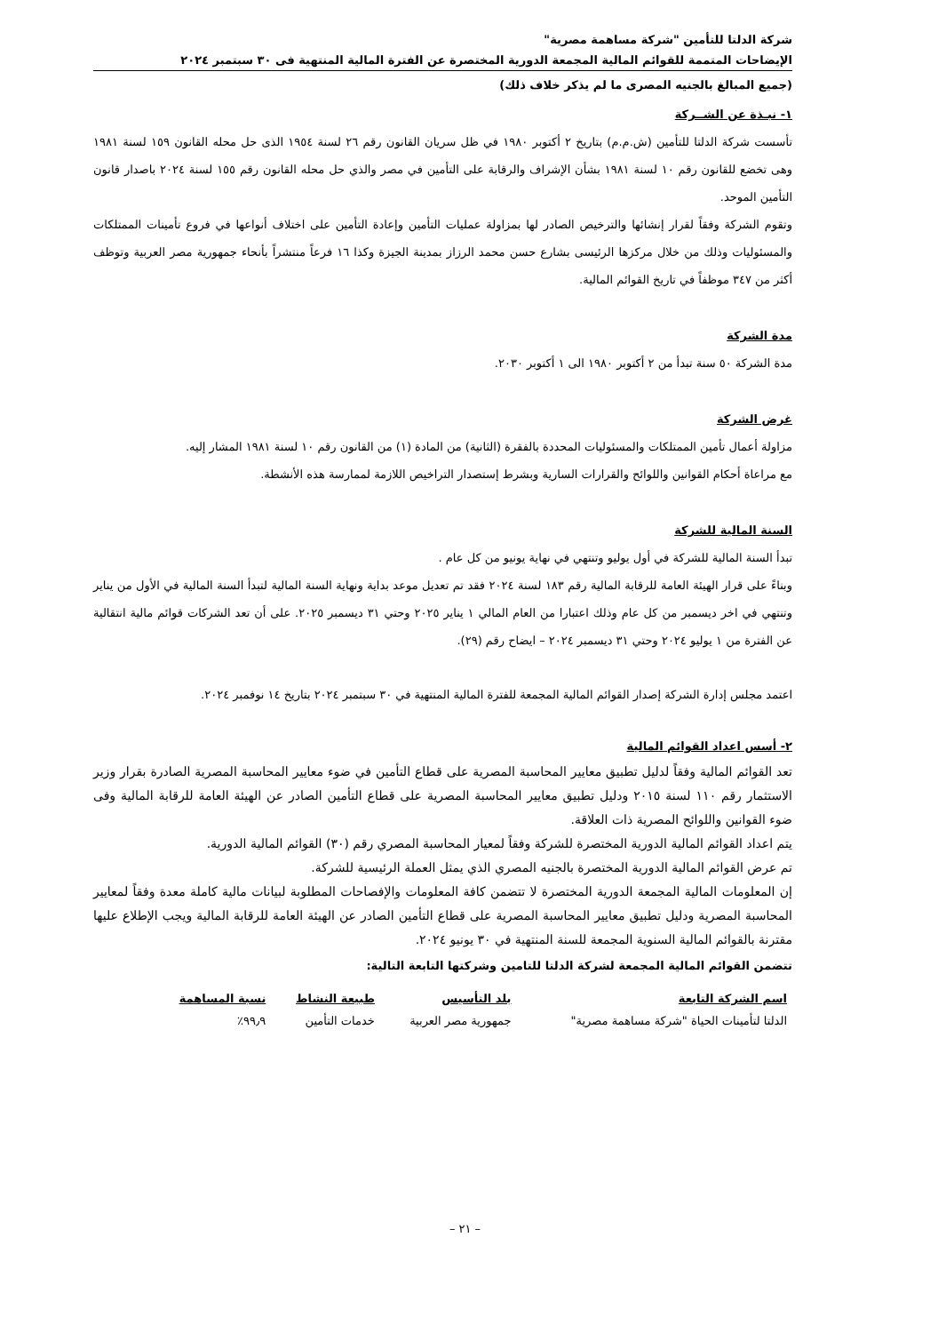شركة الدلتا للتأمين "شركة مساهمة مصرية"
الإيضاحات المتممة للقوائم المالية المجمعة الدورية المختصرة عن الفترة المالية المنتهية فى ٣٠ سبتمبر ٢٠٢٤
(جميع المبالغ بالجنيه المصرى ما لم يذكر خلاف ذلك)
١- نبـذة عن الشــركة
تأسست شركة الدلتا للتأمين (ش.م.م) بتاريخ ٢ أكتوبر ١٩٨٠ في ظل سريان القانون رقم ٢٦ لسنة ١٩٥٤ الذى حل محله القانون ١٥٩ لسنة ١٩٨١ وهى تخضع للقانون رقم ١٠ لسنة ١٩٨١ بشأن الإشراف والرقابة على التأمين في مصر والذي حل محله القانون رقم ١٥٥ لسنة ٢٠٢٤ باصدار قانون التأمين الموحد.
وتقوم الشركة وفقاً لقرار إنشائها والترخيص الصادر لها بمزاولة عمليات التأمين وإعادة التأمين على اختلاف أنواعها في فروع تأمينات الممتلكات والمسئوليات وذلك من خلال مركزها الرئيسى بشارع حسن محمد الرزاز بمدينة الجيزة وكذا ١٦ فرعاً منتشراً بأنحاء جمهورية مصر العربية وتوظف أكثر من ٣٤٧ موظفاً في تاريخ القوائم المالية.
مدة الشركة
مدة الشركة ٥٠ سنة تبدأ من ٢ أكتوبر ١٩٨٠ الى ١ أكتوبر ٢٠٣٠.
غرض الشركة
مزاولة أعمال تأمين الممتلكات والمسئوليات المحددة بالفقرة (الثانية) من المادة (١) من القانون رقم ١٠ لسنة ١٩٨١ المشار إليه.
مع مراعاة أحكام القوانين واللوائح والقرارات السارية وبشرط إستصدار التراخيص اللازمة لممارسة هذه الأنشطة.
السنة المالية للشركة
تبدأ السنة المالية للشركة في أول يوليو وتنتهي في نهاية يونيو من كل عام .
وبناءً على قرار الهيئة العامة للرقابة المالية رقم ١٨٣ لسنة ٢٠٢٤ فقد تم تعديل موعد بداية ونهاية السنة المالية لتبدأ السنة المالية في الأول من يناير وتنتهي في اخر ديسمبر من كل عام وذلك اعتبارا من العام المالي ١ يناير ٢٠٢٥ وحتي ٣١ ديسمبر ٢٠٢٥. على أن تعد الشركات قوائم مالية انتقالية عن الفترة من ١ يوليو ٢٠٢٤ وحتي ٣١ ديسمبر ٢٠٢٤ – ايضاح رقم (٢٩).
اعتمد مجلس إدارة الشركة إصدار القوائم المالية المجمعة للفترة المالية المنتهية في ٣٠ سبتمبر ٢٠٢٤ بتاريخ ١٤ نوفمبر ٢٠٢٤.
٢- أسس اعداد القوائم المالية
تعد القوائم المالية وفقاً لدليل تطبيق معايير المحاسبة المصرية على قطاع التأمين في ضوء معايير المحاسبة المصرية الصادرة بقرار وزير الاستثمار رقم ١١٠ لسنة ٢٠١٥ ودليل تطبيق معايير المحاسبة المصرية على قطاع التأمين الصادر عن الهيئة العامة للرقابة المالية وفى ضوء القوانين واللوائح المصرية ذات العلاقة.
يتم اعداد القوائم المالية الدورية المختصرة للشركة وفقاً لمعيار المحاسبة المصري رقم (٣٠) القوائم المالية الدورية.
تم عرض القوائم المالية الدورية المختصرة بالجنيه المصري الذي يمثل العملة الرئيسية للشركة.
إن المعلومات المالية المجمعة الدورية المختصرة لا تتضمن كافة المعلومات والإفصاحات المطلوبة لبيانات مالية كاملة معدة وفقاً لمعايير المحاسبة المصرية ودليل تطبيق معايير المحاسبة المصرية على قطاع التأمين الصادر عن الهيئة العامة للرقابة المالية ويجب الإطلاع عليها مقترنة بالقوائم المالية السنوية المجمعة للسنة المنتهية في ٣٠ يونيو ٢٠٢٤.
تتضمن القوائم المالية المجمعة لشركة الدلتا للتامين وشركتها التابعة التالية:
| اسم الشركة التابعة | بلد التأسيس | طبيعة النشاط | نسبة المساهمة |
| --- | --- | --- | --- |
| الدلتا لتأمينات الحياة "شركة مساهمة مصرية" | جمهورية مصر العربية | خدمات التأمين | ٩٩٫٩٪ |
– ٢١ –